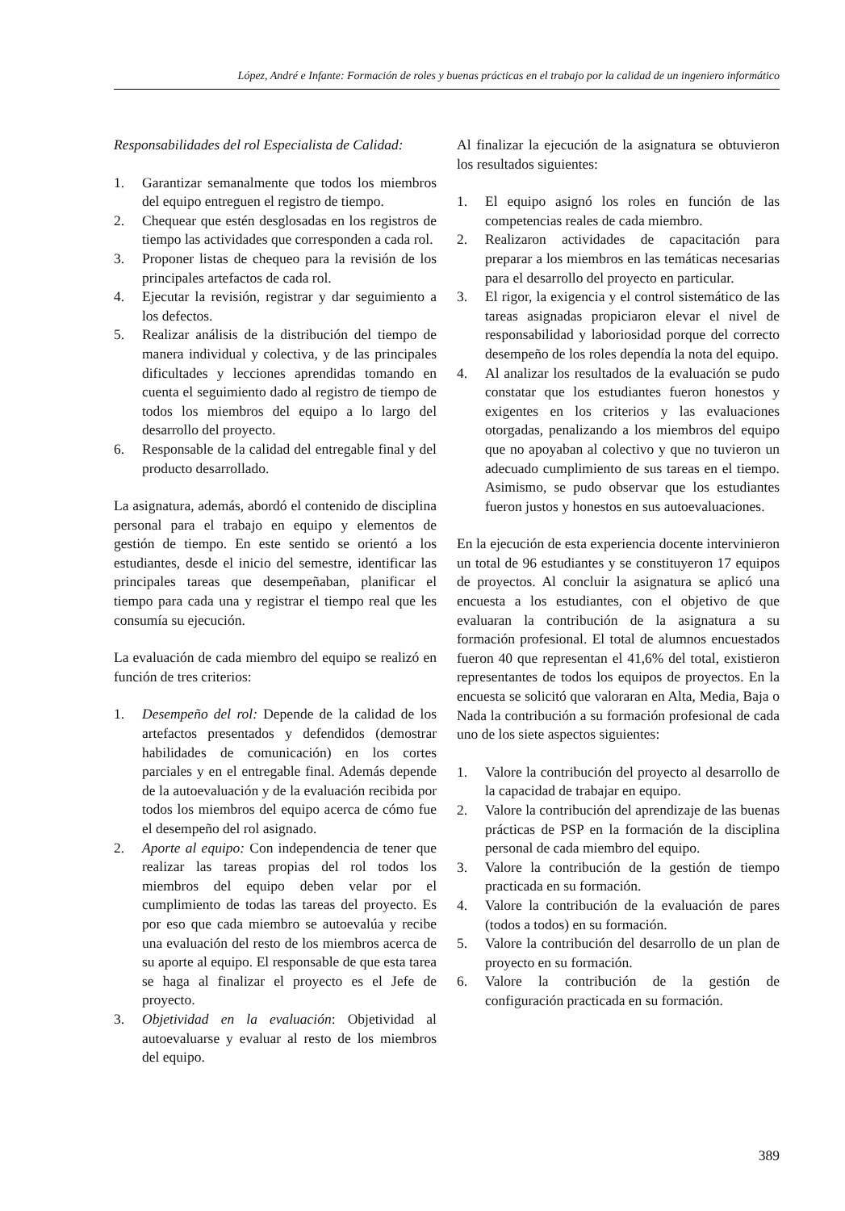López, André e Infante: Formación de roles y buenas prácticas en el trabajo por la calidad de un ingeniero informático
Responsabilidades del rol Especialista de Calidad:
1. Garantizar semanalmente que todos los miembros del equipo entreguen el registro de tiempo.
2. Chequear que estén desglosadas en los registros de tiempo las actividades que corresponden a cada rol.
3. Proponer listas de chequeo para la revisión de los principales artefactos de cada rol.
4. Ejecutar la revisión, registrar y dar seguimiento a los defectos.
5. Realizar análisis de la distribución del tiempo de manera individual y colectiva, y de las principales dificultades y lecciones aprendidas tomando en cuenta el seguimiento dado al registro de tiempo de todos los miembros del equipo a lo largo del desarrollo del proyecto.
6. Responsable de la calidad del entregable final y del producto desarrollado.
La asignatura, además, abordó el contenido de disciplina personal para el trabajo en equipo y elementos de gestión de tiempo. En este sentido se orientó a los estudiantes, desde el inicio del semestre, identificar las principales tareas que desempeñaban, planificar el tiempo para cada una y registrar el tiempo real que les consumía su ejecución.
La evaluación de cada miembro del equipo se realizó en función de tres criterios:
1. Desempeño del rol: Depende de la calidad de los artefactos presentados y defendidos (demostrar habilidades de comunicación) en los cortes parciales y en el entregable final. Además depende de la autoevaluación y de la evaluación recibida por todos los miembros del equipo acerca de cómo fue el desempeño del rol asignado.
2. Aporte al equipo: Con independencia de tener que realizar las tareas propias del rol todos los miembros del equipo deben velar por el cumplimiento de todas las tareas del proyecto. Es por eso que cada miembro se autoevalúa y recibe una evaluación del resto de los miembros acerca de su aporte al equipo. El responsable de que esta tarea se haga al finalizar el proyecto es el Jefe de proyecto.
3. Objetividad en la evaluación: Objetividad al autoevaluarse y evaluar al resto de los miembros del equipo.
Al finalizar la ejecución de la asignatura se obtuvieron los resultados siguientes:
1. El equipo asignó los roles en función de las competencias reales de cada miembro.
2. Realizaron actividades de capacitación para preparar a los miembros en las temáticas necesarias para el desarrollo del proyecto en particular.
3. El rigor, la exigencia y el control sistemático de las tareas asignadas propiciaron elevar el nivel de responsabilidad y laboriosidad porque del correcto desempeño de los roles dependía la nota del equipo.
4. Al analizar los resultados de la evaluación se pudo constatar que los estudiantes fueron honestos y exigentes en los criterios y las evaluaciones otorgadas, penalizando a los miembros del equipo que no apoyaban al colectivo y que no tuvieron un adecuado cumplimiento de sus tareas en el tiempo. Asimismo, se pudo observar que los estudiantes fueron justos y honestos en sus autoevaluaciones.
En la ejecución de esta experiencia docente intervinieron un total de 96 estudiantes y se constituyeron 17 equipos de proyectos. Al concluir la asignatura se aplicó una encuesta a los estudiantes, con el objetivo de que evaluaran la contribución de la asignatura a su formación profesional. El total de alumnos encuestados fueron 40 que representan el 41,6% del total, existieron representantes de todos los equipos de proyectos. En la encuesta se solicitó que valoraran en Alta, Media, Baja o Nada la contribución a su formación profesional de cada uno de los siete aspectos siguientes:
1. Valore la contribución del proyecto al desarrollo de la capacidad de trabajar en equipo.
2. Valore la contribución del aprendizaje de las buenas prácticas de PSP en la formación de la disciplina personal de cada miembro del equipo.
3. Valore la contribución de la gestión de tiempo practicada en su formación.
4. Valore la contribución de la evaluación de pares (todos a todos) en su formación.
5. Valore la contribución del desarrollo de un plan de proyecto en su formación.
6. Valore la contribución de la gestión de configuración practicada en su formación.
389